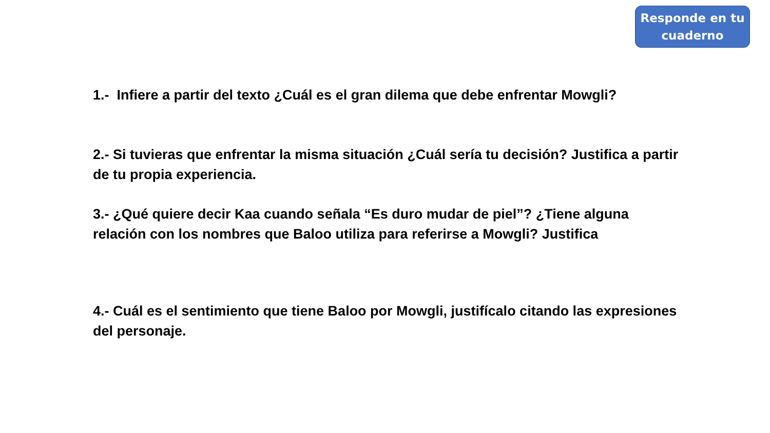Responde en tu
cuaderno
1.- Infiere a partir del texto ¿Cuál es el gran dilema que debe enfrentar Mowgli?
2.- Si tuvieras que enfrentar la misma situación ¿Cuál sería tu decisión? Justifica a partir de tu propia experiencia.
3.- ¿Qué quiere decir Kaa cuando señala “Es duro mudar de piel”? ¿Tiene alguna relación con los nombres que Baloo utiliza para referirse a Mowgli? Justifica
4.- Cuál es el sentimiento que tiene Baloo por Mowgli, justifícalo citando las expresiones del personaje.